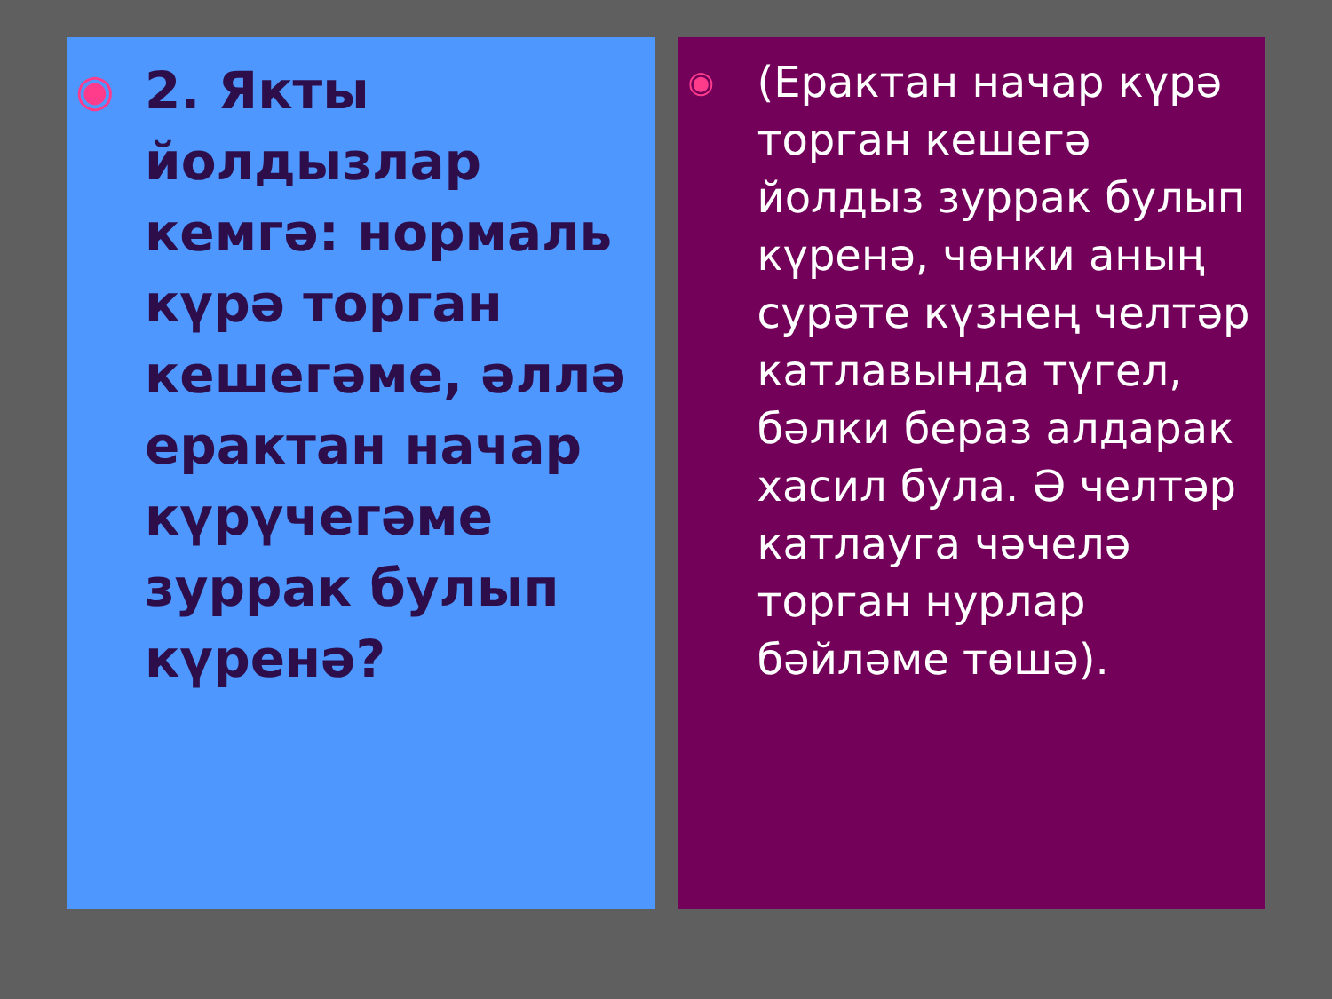◉
2. Якты йолдызлар кемгә: нормаль күрә торган кешегәме, әллә ерактан начар күрүчегәме зуррак булып күренә?
◉
(Ерактан начар күрә торган кешегә йолдыз зуррак булып күренә, чөнки аның сурәте күзнең челтәр катлавында түгел, бәлки бераз алдарак хасил була. Ә челтәр катлауга чәчелә торган нурлар бәйләме төшә).